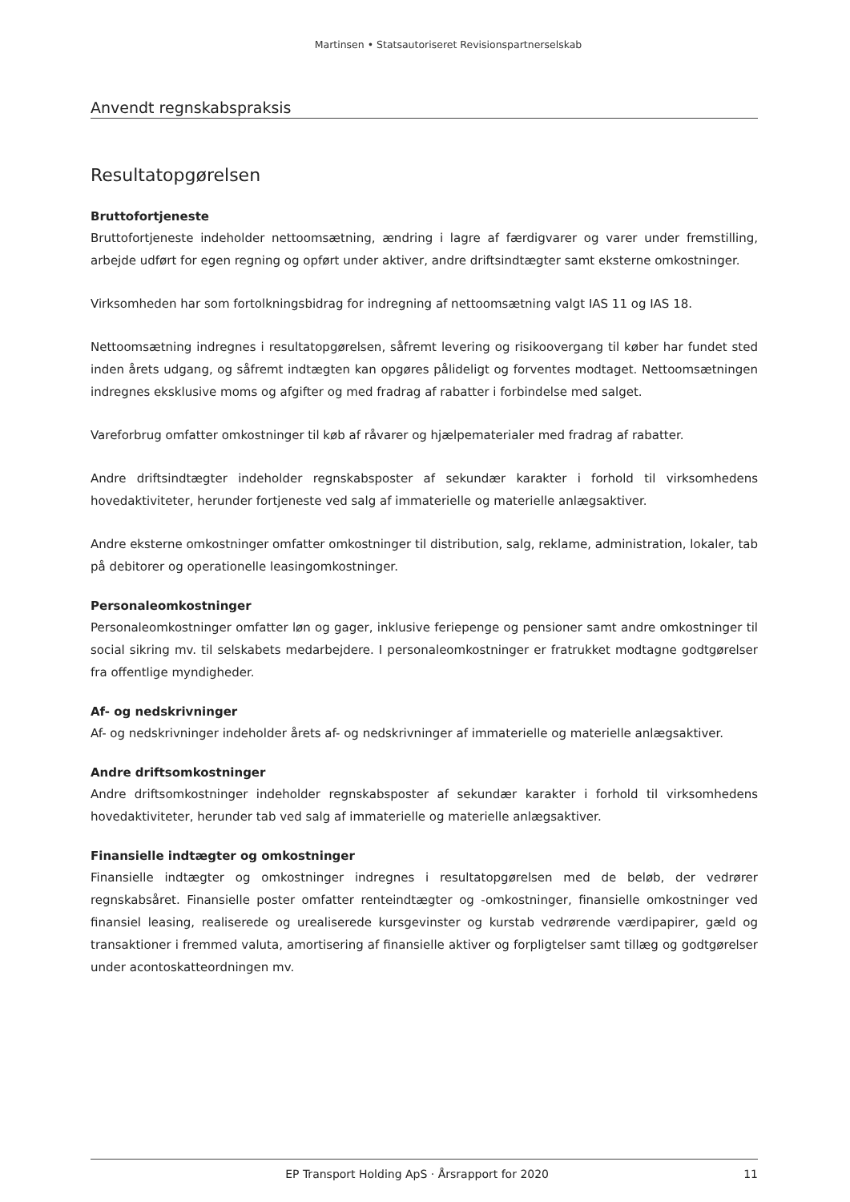Martinsen • Statsautoriseret Revisionspartnerselskab
Anvendt regnskabspraksis
Resultatopgørelsen
Bruttofortjeneste
Bruttofortjeneste indeholder nettoomsætning, ændring i lagre af færdigvarer og varer under fremstilling, arbejde udført for egen regning og opført under aktiver, andre driftsindtægter samt eksterne omkostninger.
Virksomheden har som fortolkningsbidrag for indregning af nettoomsætning valgt IAS 11 og IAS 18.
Nettoomsætning indregnes i resultatopgørelsen, såfremt levering og risikoovergang til køber har fundet sted inden årets udgang, og såfremt indtægten kan opgøres pålideligt og forventes modtaget. Nettoomsætningen indregnes eksklusive moms og afgifter og med fradrag af rabatter i forbindelse med salget.
Vareforbrug omfatter omkostninger til køb af råvarer og hjælpematerialer med fradrag af rabatter.
Andre driftsindtægter indeholder regnskabsposter af sekundær karakter i forhold til virksomhedens hovedaktiviteter, herunder fortjeneste ved salg af immaterielle og materielle anlægsaktiver.
Andre eksterne omkostninger omfatter omkostninger til distribution, salg, reklame, administration, lokaler, tab på debitorer og operationelle leasingomkostninger.
Personaleomkostninger
Personaleomkostninger omfatter løn og gager, inklusive feriepenge og pensioner samt andre omkostninger til social sikring mv. til selskabets medarbejdere. I personaleomkostninger er fratrukket modtagne godtgørelser fra offentlige myndigheder.
Af- og nedskrivninger
Af- og nedskrivninger indeholder årets af- og nedskrivninger af immaterielle og materielle anlægsaktiver.
Andre driftsomkostninger
Andre driftsomkostninger indeholder regnskabsposter af sekundær karakter i forhold til virksomhedens hovedaktiviteter, herunder tab ved salg af immaterielle og materielle anlægsaktiver.
Finansielle indtægter og omkostninger
Finansielle indtægter og omkostninger indregnes i resultatopgørelsen med de beløb, der vedrører regnskabsåret. Finansielle poster omfatter renteindtægter og -omkostninger, finansielle omkostninger ved finansiel leasing, realiserede og urealiserede kursgevinster og kurstab vedrørende værdipapirer, gæld og transaktioner i fremmed valuta, amortisering af finansielle aktiver og forpligtelser samt tillæg og godtgørelser under acontoskatteordningen mv.
EP Transport Holding ApS · Årsrapport for 2020 11